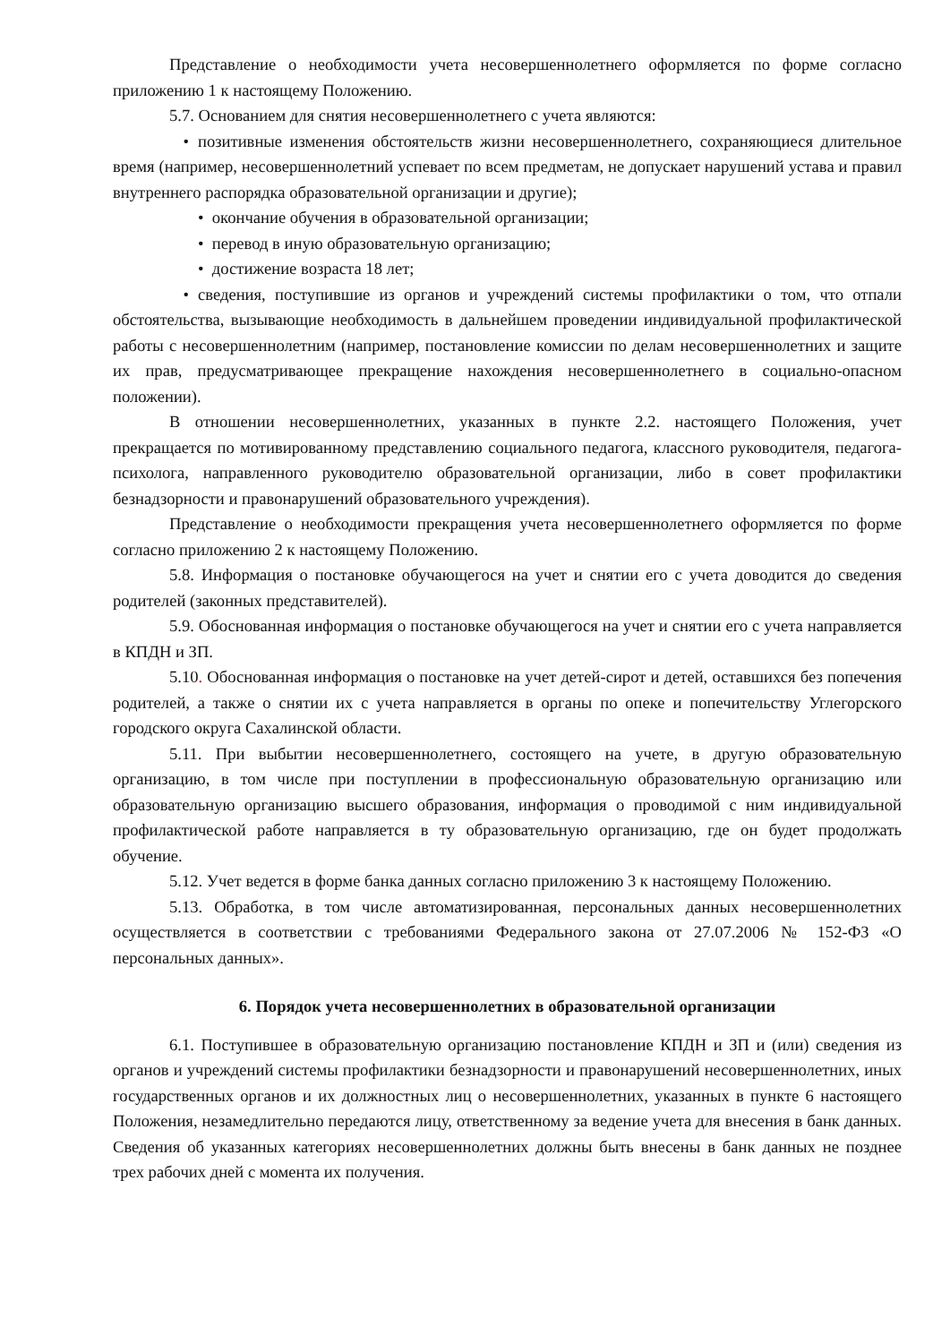Представление о необходимости учета несовершеннолетнего оформляется по форме согласно приложению 1 к настоящему Положению.
5.7. Основанием для снятия несовершеннолетнего с учета являются:
• позитивные изменения обстоятельств жизни несовершеннолетнего, сохраняющиеся длительное время (например, несовершеннолетний успевает по всем предметам, не допускает нарушений устава и правил внутреннего распорядка образовательной организации и другие);
• окончание обучения в образовательной организации;
• перевод в иную образовательную организацию;
• достижение возраста 18 лет;
• сведения, поступившие из органов и учреждений системы профилактики о том, что отпали обстоятельства, вызывающие необходимость в дальнейшем проведении индивидуальной профилактической работы с несовершеннолетним (например, постановление комиссии по делам несовершеннолетних и защите их прав, предусматривающее прекращение нахождения несовершеннолетнего в социально-опасном положении).
В отношении несовершеннолетних, указанных в пункте 2.2. настоящего Положения, учет прекращается по мотивированному представлению социального педагога, классного руководителя, педагога-психолога, направленного руководителю образовательной организации, либо в совет профилактики безнадзорности и правонарушений образовательного учреждения).
Представление о необходимости прекращения учета несовершеннолетнего оформляется по форме согласно приложению 2 к настоящему Положению.
5.8. Информация о постановке обучающегося на учет и снятии его с учета доводится до сведения родителей (законных представителей).
5.9. Обоснованная информация о постановке обучающегося на учет и снятии его с учета направляется в КПДН и ЗП.
5.10. Обоснованная информация о постановке на учет детей-сирот и детей, оставшихся без попечения родителей, а также о снятии их с учета направляется в органы по опеке и попечительству Углегорского городского округа Сахалинской области.
5.11. При выбытии несовершеннолетнего, состоящего на учете, в другую образовательную организацию, в том числе при поступлении в профессиональную образовательную организацию или образовательную организацию высшего образования, информация о проводимой с ним индивидуальной профилактической работе направляется в ту образовательную организацию, где он будет продолжать обучение.
5.12. Учет ведется в форме банка данных согласно приложению 3 к настоящему Положению.
5.13. Обработка, в том числе автоматизированная, персональных данных несовершеннолетних осуществляется в соответствии с требованиями Федерального закона от 27.07.2006 № 152-ФЗ «О персональных данных».
6. Порядок учета несовершеннолетних в образовательной организации
6.1. Поступившее в образовательную организацию постановление КПДН и ЗП и (или) сведения из органов и учреждений системы профилактики безнадзорности и правонарушений несовершеннолетних, иных государственных органов и их должностных лиц о несовершеннолетних, указанных в пункте 6 настоящего Положения, незамедлительно передаются лицу, ответственному за ведение учета для внесения в банк данных. Сведения об указанных категориях несовершеннолетних должны быть внесены в банк данных не позднее трех рабочих дней с момента их получения.